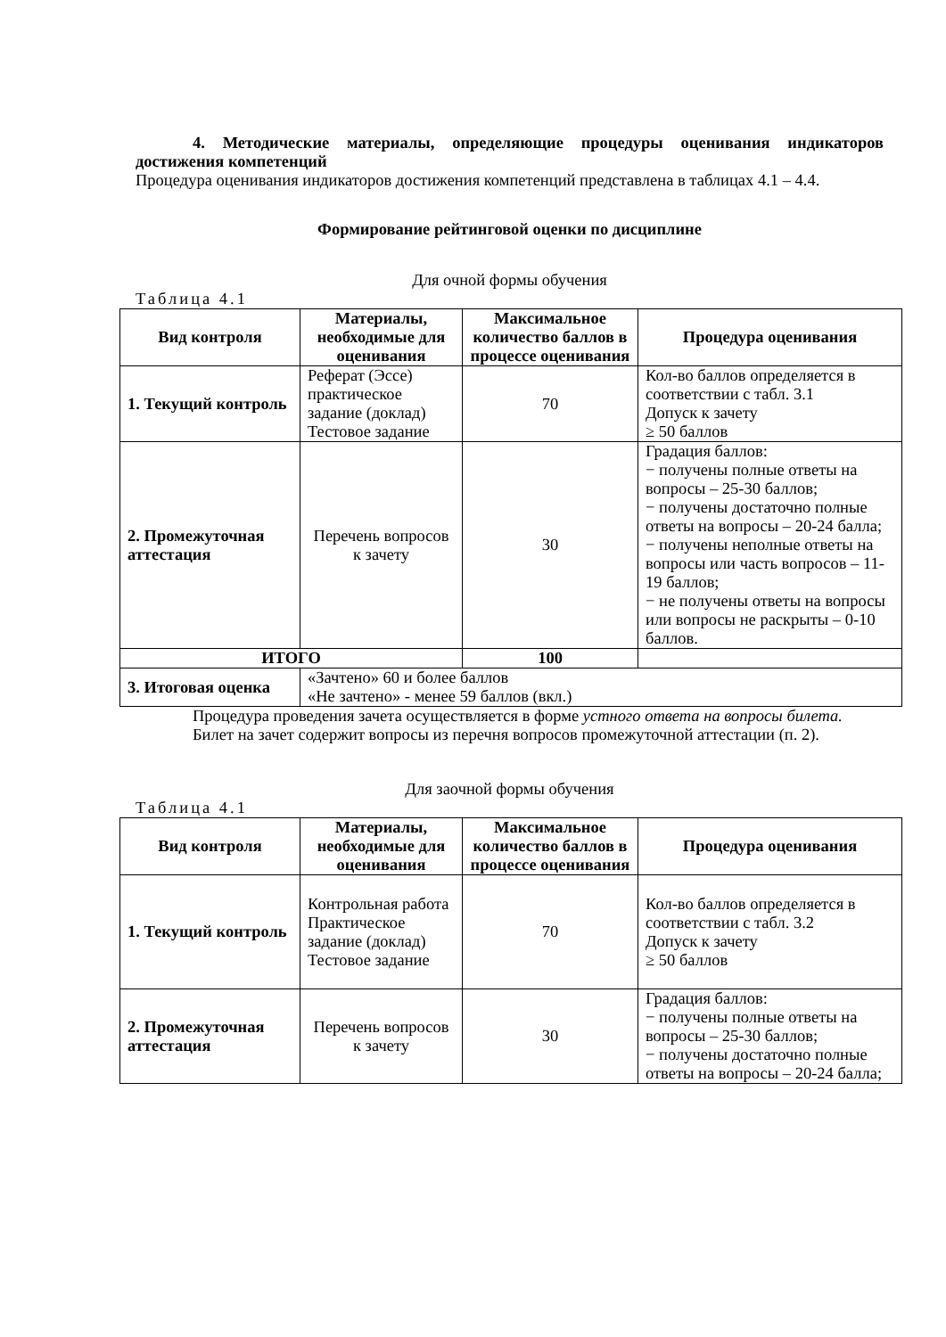4. Методические материалы, определяющие процедуры оценивания индикаторов достижения компетенций
Процедура оценивания индикаторов достижения компетенций представлена в таблицах 4.1 – 4.4.
Формирование рейтинговой оценки по дисциплине
Для очной формы обучения
Таблица 4.1
| Вид контроля | Материалы, необходимые для оценивания | Максимальное количество баллов в процессе оценивания | Процедура оценивания |
| --- | --- | --- | --- |
| 1. Текущий контроль | Реферат (Эссе) практическое задание (доклад) Тестовое задание | 70 | Кол-во баллов определяется в соответствии с табл. 3.1 Допуск к зачету ≥ 50 баллов |
| 2. Промежуточная аттестация | Перечень вопросов к зачету | 30 | Градация баллов: − получены полные ответы на вопросы – 25-30 баллов; − получены достаточно полные ответы на вопросы – 20-24 балла; − получены неполные ответы на вопросы или часть вопросов – 11-19 баллов; − не получены ответы на вопросы или вопросы не раскрыты – 0-10 баллов. |
| ИТОГО | | 100 | |
| 3. Итоговая оценка | «Зачтено» 60 и более баллов «Не зачтено» - менее 59 баллов (вкл.) | | |
Процедура проведения зачета осуществляется в форме устного ответа на вопросы билета.
Билет на зачет содержит вопросы из перечня вопросов промежуточной аттестации (п. 2).
Для заочной формы обучения
Таблица 4.1
| Вид контроля | Материалы, необходимые для оценивания | Максимальное количество баллов в процессе оценивания | Процедура оценивания |
| --- | --- | --- | --- |
| 1. Текущий контроль | Контрольная работа Практическое задание (доклад) Тестовое задание | 70 | Кол-во баллов определяется в соответствии с табл. 3.2 Допуск к зачету ≥ 50 баллов |
| 2. Промежуточная аттестация | Перечень вопросов к зачету | 30 | Градация баллов: − получены полные ответы на вопросы – 25-30 баллов; − получены достаточно полные ответы на вопросы – 20-24 балла; |